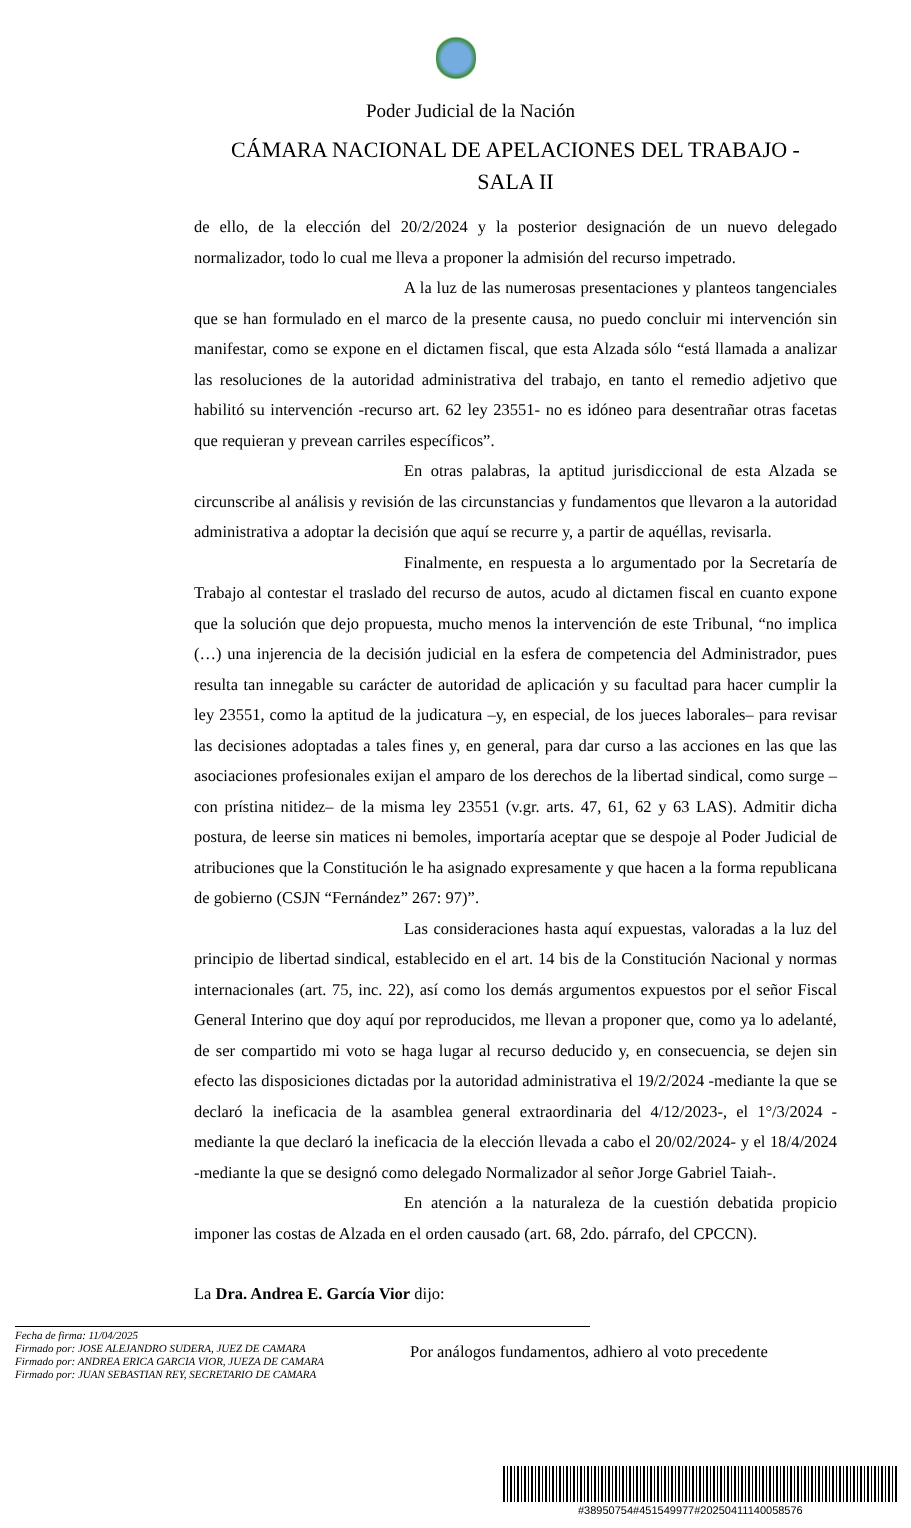Poder Judicial de la Nación
CÁMARA NACIONAL DE APELACIONES DEL TRABAJO - SALA II
de ello, de la elección del 20/2/2024 y la posterior designación de un nuevo delegado normalizador, todo lo cual me lleva a proponer la admisión del recurso impetrado.
A la luz de las numerosas presentaciones y planteos tangenciales que se han formulado en el marco de la presente causa, no puedo concluir mi intervención sin manifestar, como se expone en el dictamen fiscal, que esta Alzada sólo “está llamada a analizar las resoluciones de la autoridad administrativa del trabajo, en tanto el remedio adjetivo que habilitó su intervención -recurso art. 62 ley 23551- no es idóneo para desentrañar otras facetas que requieran y prevean carriles específicos”.
En otras palabras, la aptitud jurisdiccional de esta Alzada se circunscribe al análisis y revisión de las circunstancias y fundamentos que llevaron a la autoridad administrativa a adoptar la decisión que aquí se recurre y, a partir de aquéllas, revisarla.
Finalmente, en respuesta a lo argumentado por la Secretaría de Trabajo al contestar el traslado del recurso de autos, acudo al dictamen fiscal en cuanto expone que la solución que dejo propuesta, mucho menos la intervención de este Tribunal, “no implica (…) una injerencia de la decisión judicial en la esfera de competencia del Administrador, pues resulta tan innegable su carácter de autoridad de aplicación y su facultad para hacer cumplir la ley 23551, como la aptitud de la judicatura –y, en especial, de los jueces laborales– para revisar las decisiones adoptadas a tales fines y, en general, para dar curso a las acciones en las que las asociaciones profesionales exijan el amparo de los derechos de la libertad sindical, como surge –con prístina nitidez– de la misma ley 23551 (v.gr. arts. 47, 61, 62 y 63 LAS). Admitir dicha postura, de leerse sin matices ni bemoles, importaría aceptar que se despoje al Poder Judicial de atribuciones que la Constitución le ha asignado expresamente y que hacen a la forma republicana de gobierno (CSJN “Fernández” 267: 97)”.
Las consideraciones hasta aquí expuestas, valoradas a la luz del principio de libertad sindical, establecido en el art. 14 bis de la Constitución Nacional y normas internacionales (art. 75, inc. 22), así como los demás argumentos expuestos por el señor Fiscal General Interino que doy aquí por reproducidos, me llevan a proponer que, como ya lo adelanté, de ser compartido mi voto se haga lugar al recurso deducido y, en consecuencia, se dejen sin efecto las disposiciones dictadas por la autoridad administrativa el 19/2/2024 -mediante la que se declaró la ineficacia de la asamblea general extraordinaria del 4/12/2023-, el 1°/3/2024 -mediante la que declaró la ineficacia de la elección llevada a cabo el 20/02/2024- y el 18/4/2024 -mediante la que se designó como delegado Normalizador al señor Jorge Gabriel Taiah-.
En atención a la naturaleza de la cuestión debatida propicio imponer las costas de Alzada en el orden causado (art. 68, 2do. párrafo, del CPCCN).
La Dra. Andrea E. García Vior dijo:
Fecha de firma: 11/04/2025
Firmado por: JOSE ALEJANDRO SUDERA, JUEZ DE CAMARA
Firmado por: ANDREA ERICA GARCIA VIOR, JUEZA DE CAMARA
Firmado por: JUAN SEBASTIAN REY, SECRETARIO DE CAMARA
Por análogos fundamentos, adhiero al voto precedente
#38950754#451549977#20250411140058576